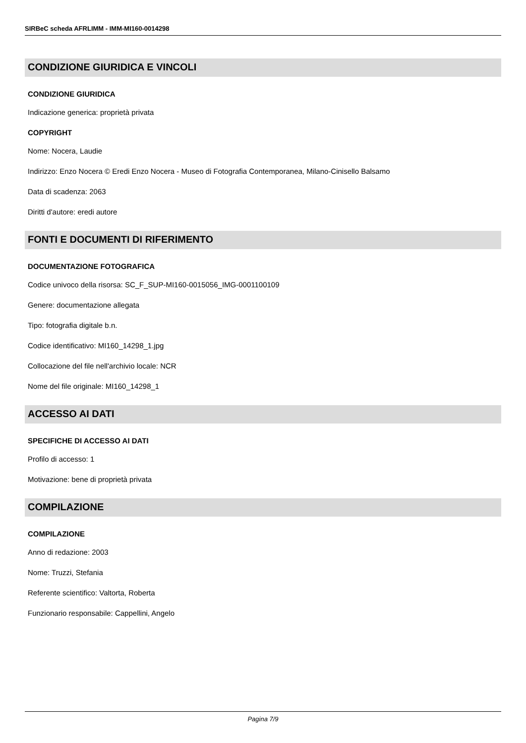SIRBeC scheda AFRLIMM - IMM-MI160-0014298
CONDIZIONE GIURIDICA E VINCOLI
CONDIZIONE GIURIDICA
Indicazione generica: proprietà privata
COPYRIGHT
Nome: Nocera, Laudie
Indirizzo: Enzo Nocera © Eredi Enzo Nocera - Museo di Fotografia Contemporanea, Milano-Cinisello Balsamo
Data di scadenza: 2063
Diritti d'autore: eredi autore
FONTI E DOCUMENTI DI RIFERIMENTO
DOCUMENTAZIONE FOTOGRAFICA
Codice univoco della risorsa: SC_F_SUP-MI160-0015056_IMG-0001100109
Genere: documentazione allegata
Tipo: fotografia digitale b.n.
Codice identificativo: MI160_14298_1.jpg
Collocazione del file nell'archivio locale: NCR
Nome del file originale: MI160_14298_1
ACCESSO AI DATI
SPECIFICHE DI ACCESSO AI DATI
Profilo di accesso: 1
Motivazione: bene di proprietà privata
COMPILAZIONE
COMPILAZIONE
Anno di redazione: 2003
Nome: Truzzi, Stefania
Referente scientifico: Valtorta, Roberta
Funzionario responsabile: Cappellini, Angelo
Pagina 7/9